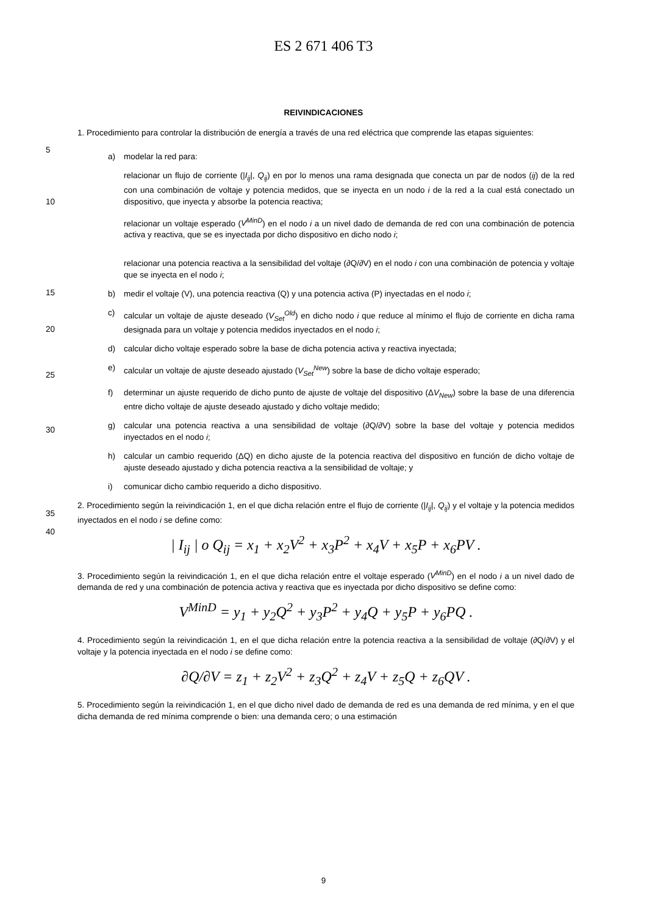ES 2 671 406 T3
REIVINDICACIONES
5
1. Procedimiento para controlar la distribución de energía a través de una red eléctrica que comprende las etapas siguientes:
a) modelar la red para:
10
relacionar un flujo de corriente (|I<sub>ij</sub>|, Q<sub>ij</sub>) en por lo menos una rama designada que conecta un par de nodos (ij) de la red con una combinación de voltaje y potencia medidos, que se inyecta en un nodo i de la red a la cual está conectado un dispositivo, que inyecta y absorbe la potencia reactiva;
relacionar un voltaje esperado (V<sup>MinD</sup>) en el nodo i a un nivel dado de demanda de red con una combinación de potencia activa y reactiva, que se es inyectada por dicho dispositivo en dicho nodo i;
relacionar una potencia reactiva a la sensibilidad del voltaje (∂Q/∂V) en el nodo i con una combinación de potencia y voltaje que se inyecta en el nodo i;
15
20
25
30
b) medir el voltaje (V), una potencia reactiva (Q) y una potencia activa (P) inyectadas en el nodo i;
c) calcular un voltaje de ajuste deseado (V<sub>Set</sub><sup>Old</sup>) en dicho nodo i que reduce al mínimo el flujo de corriente en dicha rama designada para un voltaje y potencia medidos inyectados en el nodo i;
d) calcular dicho voltaje esperado sobre la base de dicha potencia activa y reactiva inyectada;
e) calcular un voltaje de ajuste deseado ajustado (V<sub>Set</sub><sup>New</sup>) sobre la base de dicho voltaje esperado;
f) determinar un ajuste requerido de dicho punto de ajuste de voltaje del dispositivo (ΔV<sub>New</sub>) sobre la base de una diferencia entre dicho voltaje de ajuste deseado ajustado y dicho voltaje medido;
g) calcular una potencia reactiva a una sensibilidad de voltaje (∂Q/∂V) sobre la base del voltaje y potencia medidos inyectados en el nodo i;
h) calcular un cambio requerido (ΔQ) en dicho ajuste de la potencia reactiva del dispositivo en función de dicho voltaje de ajuste deseado ajustado y dicha potencia reactiva a la sensibilidad de voltaje; y
i) comunicar dicho cambio requerido a dicho dispositivo.
35
40
2. Procedimiento según la reivindicación 1, en el que dicha relación entre el flujo de corriente (|I<sub>ij</sub>|, Q<sub>ij</sub>) y el voltaje y la potencia medidos inyectados en el nodo i se define como:
| I<sub>ij</sub> | o Q<sub>ij</sub> = x<sub>1</sub> + x<sub>2</sub>V<sup>2</sup> + x<sub>3</sub>P<sup>2</sup> + x<sub>4</sub>V + x<sub>5</sub>P + x<sub>6</sub>PV .
3. Procedimiento según la reivindicación 1, en el que dicha relación entre el voltaje esperado (V<sup>MinD</sup>) en el nodo i a un nivel dado de demanda de red y una combinación de potencia activa y reactiva que es inyectada por dicho dispositivo se define como:
V<sup>MinD</sup> = y<sub>1</sub> + y<sub>2</sub>Q<sup>2</sup> + y<sub>3</sub>P<sup>2</sup> + y<sub>4</sub>Q + y<sub>5</sub>P + y<sub>6</sub>PQ .
4. Procedimiento según la reivindicación 1, en el que dicha relación entre la potencia reactiva a la sensibilidad de voltaje (∂Q/∂V) y el voltaje y la potencia inyectada en el nodo i se define como:
∂Q/∂V = z<sub>1</sub> + z<sub>2</sub>V<sup>2</sup> + z<sub>3</sub>Q<sup>2</sup> + z<sub>4</sub>V + z<sub>5</sub>Q + z<sub>6</sub>QV .
5. Procedimiento según la reivindicación 1, en el que dicho nivel dado de demanda de red es una demanda de red mínima, y en el que dicha demanda de red mínima comprende o bien: una demanda cero; o una estimación
9